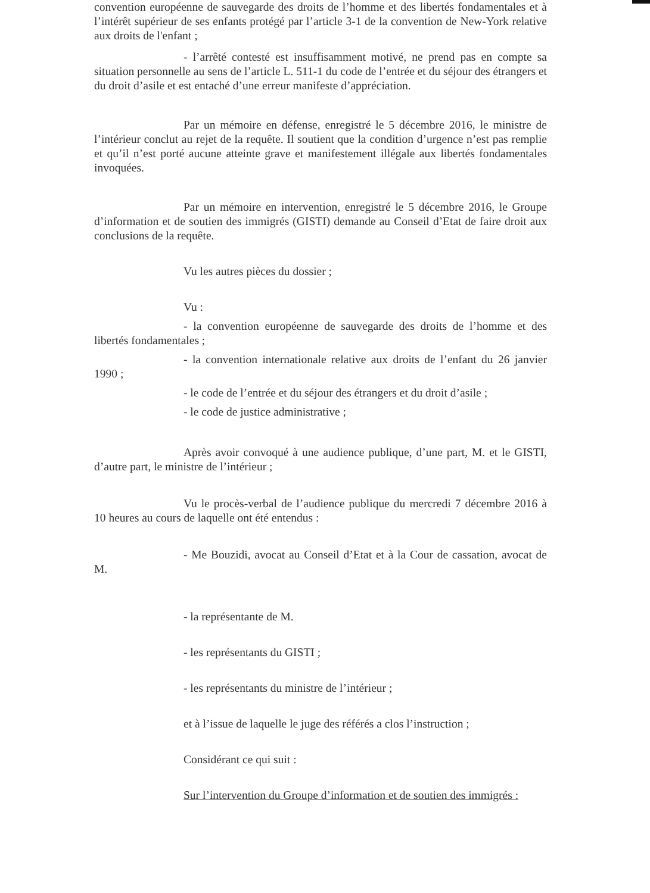convention européenne de sauvegarde des droits de l’homme et des libertés fondamentales et à l’intérêt supérieur de ses enfants protégé par l’article 3-1 de la convention de New-York relative aux droits de l'enfant ;
- l’arrêté contesté est insuffisamment motivé, ne prend pas en compte sa situation personnelle au sens de l’article L. 511-1 du code de l’entrée et du séjour des étrangers et du droit d’asile et est entaché d’une erreur manifeste d’appréciation.
Par un mémoire en défense, enregistré le 5 décembre 2016, le ministre de l’intérieur conclut au rejet de la requête. Il soutient que la condition d’urgence n’est pas remplie et qu’il n’est porté aucune atteinte grave et manifestement illégale aux libertés fondamentales invoquées.
Par un mémoire en intervention, enregistré le 5 décembre 2016, le Groupe d’information et de soutien des immigrés (GISTI) demande au Conseil d’Etat de faire droit aux conclusions de la requête.
Vu les autres pièces du dossier ;
Vu :
- la convention européenne de sauvegarde des droits de l’homme et des libertés fondamentales ;
- la convention internationale relative aux droits de l’enfant du 26 janvier 1990 ;
- le code de l’entrée et du séjour des étrangers et du droit d’asile ;
- le code de justice administrative ;
Après avoir convoqué à une audience publique, d’une part, M. et le GISTI, d’autre part, le ministre de l’intérieur ;
Vu le procès-verbal de l’audience publique du mercredi 7 décembre 2016 à 10 heures au cours de laquelle ont été entendus :
- Me Bouzidi, avocat au Conseil d’Etat et à la Cour de cassation, avocat de M.
- la représentante de M.
- les représentants du GISTI ;
- les représentants du ministre de l’intérieur ;
et à l’issue de laquelle le juge des référés a clos l’instruction ;
Considérant ce qui suit :
Sur l’intervention du Groupe d’information et de soutien des immigrés :